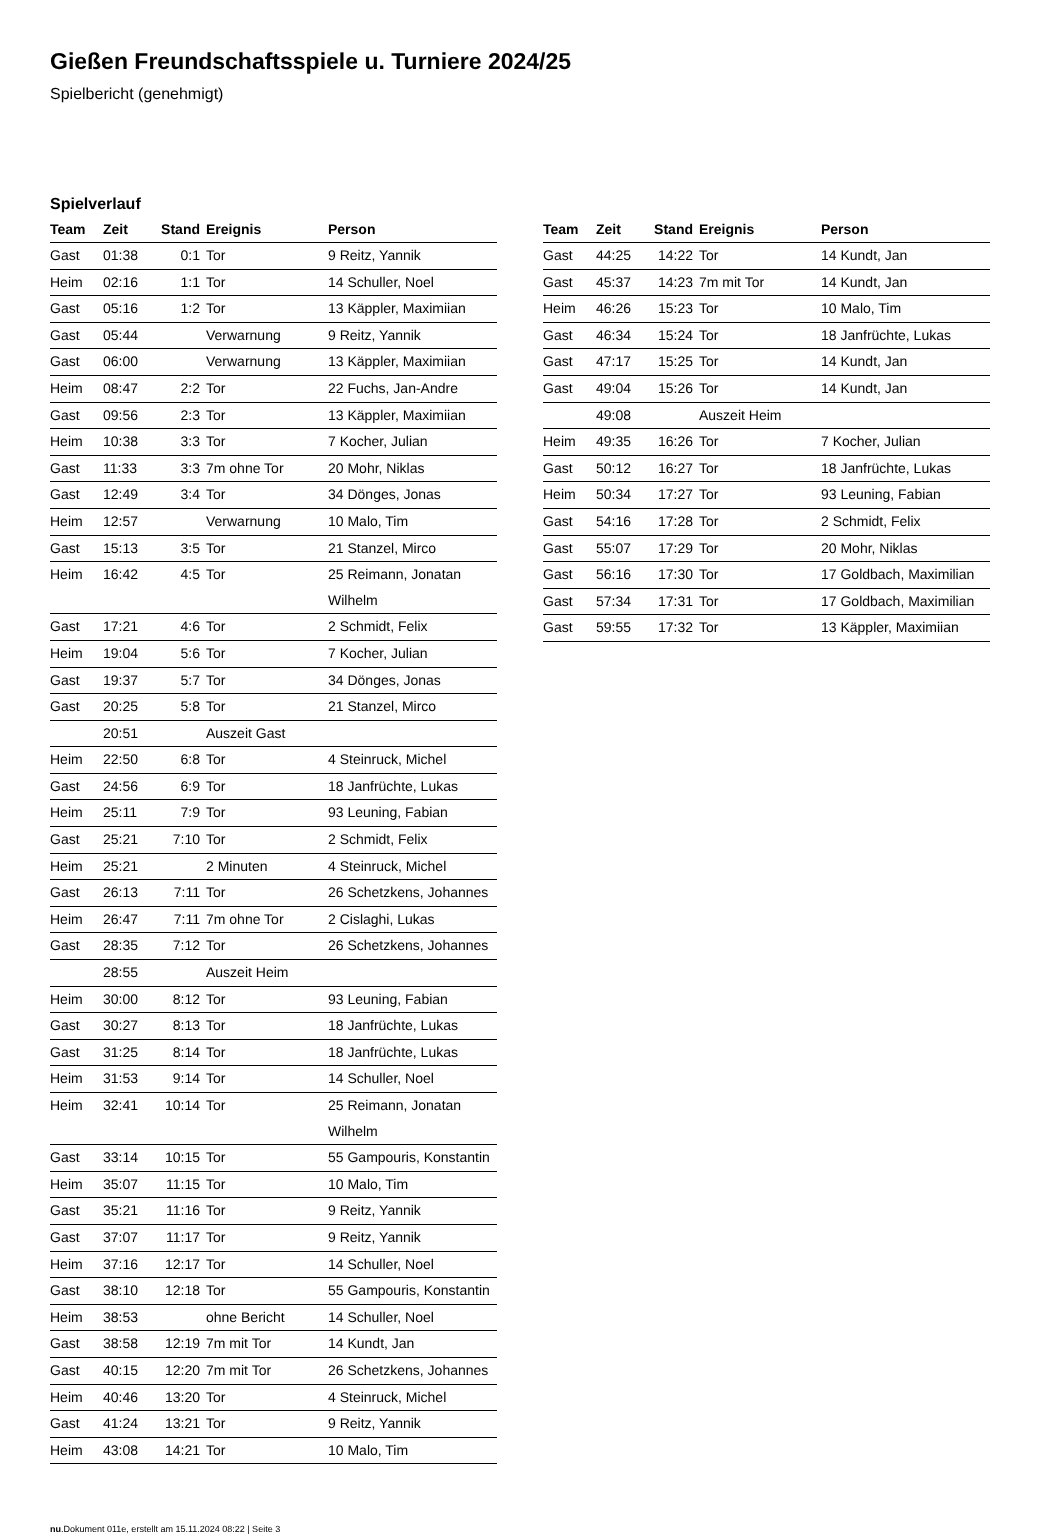Gießen Freundschaftsspiele u. Turniere 2024/25
Spielbericht (genehmigt)
Spielverlauf
| Team | Zeit | Stand | Ereignis | Person |
| --- | --- | --- | --- | --- |
| Gast | 01:38 | 0:1 | Tor | 9 Reitz, Yannik |
| Heim | 02:16 | 1:1 | Tor | 14 Schuller, Noel |
| Gast | 05:16 | 1:2 | Tor | 13 Käppler, Maximiian |
| Gast | 05:44 | | Verwarnung | 9 Reitz, Yannik |
| Gast | 06:00 | | Verwarnung | 13 Käppler, Maximiian |
| Heim | 08:47 | 2:2 | Tor | 22 Fuchs, Jan-Andre |
| Gast | 09:56 | 2:3 | Tor | 13 Käppler, Maximiian |
| Heim | 10:38 | 3:3 | Tor | 7 Kocher, Julian |
| Gast | 11:33 | 3:3 | 7m ohne Tor | 20 Mohr, Niklas |
| Gast | 12:49 | 3:4 | Tor | 34 Dönges, Jonas |
| Heim | 12:57 | | Verwarnung | 10 Malo, Tim |
| Gast | 15:13 | 3:5 | Tor | 21 Stanzel, Mirco |
| Heim | 16:42 | 4:5 | Tor | 25 Reimann, Jonatan Wilhelm |
| Gast | 17:21 | 4:6 | Tor | 2 Schmidt, Felix |
| Heim | 19:04 | 5:6 | Tor | 7 Kocher, Julian |
| Gast | 19:37 | 5:7 | Tor | 34 Dönges, Jonas |
| Gast | 20:25 | 5:8 | Tor | 21 Stanzel, Mirco |
| | 20:51 | | Auszeit Gast | |
| Heim | 22:50 | 6:8 | Tor | 4 Steinruck, Michel |
| Gast | 24:56 | 6:9 | Tor | 18 Janfrüchte, Lukas |
| Heim | 25:11 | 7:9 | Tor | 93 Leuning, Fabian |
| Gast | 25:21 | 7:10 | Tor | 2 Schmidt, Felix |
| Heim | 25:21 | | 2 Minuten | 4 Steinruck, Michel |
| Gast | 26:13 | 7:11 | Tor | 26 Schetzkens, Johannes |
| Heim | 26:47 | 7:11 | 7m ohne Tor | 2 Cislaghi, Lukas |
| Gast | 28:35 | 7:12 | Tor | 26 Schetzkens, Johannes |
| | 28:55 | | Auszeit Heim | |
| Heim | 30:00 | 8:12 | Tor | 93 Leuning, Fabian |
| Gast | 30:27 | 8:13 | Tor | 18 Janfrüchte, Lukas |
| Gast | 31:25 | 8:14 | Tor | 18 Janfrüchte, Lukas |
| Heim | 31:53 | 9:14 | Tor | 14 Schuller, Noel |
| Heim | 32:41 | 10:14 | Tor | 25 Reimann, Jonatan Wilhelm |
| Gast | 33:14 | 10:15 | Tor | 55 Gampouris, Konstantin |
| Heim | 35:07 | 11:15 | Tor | 10 Malo, Tim |
| Gast | 35:21 | 11:16 | Tor | 9 Reitz, Yannik |
| Gast | 37:07 | 11:17 | Tor | 9 Reitz, Yannik |
| Heim | 37:16 | 12:17 | Tor | 14 Schuller, Noel |
| Gast | 38:10 | 12:18 | Tor | 55 Gampouris, Konstantin |
| Heim | 38:53 | | ohne Bericht | 14 Schuller, Noel |
| Gast | 38:58 | 12:19 | 7m mit Tor | 14 Kundt, Jan |
| Gast | 40:15 | 12:20 | 7m mit Tor | 26 Schetzkens, Johannes |
| Heim | 40:46 | 13:20 | Tor | 4 Steinruck, Michel |
| Gast | 41:24 | 13:21 | Tor | 9 Reitz, Yannik |
| Heim | 43:08 | 14:21 | Tor | 10 Malo, Tim |
| Team | Zeit | Stand | Ereignis | Person |
| --- | --- | --- | --- | --- |
| Gast | 44:25 | 14:22 | Tor | 14 Kundt, Jan |
| Gast | 45:37 | 14:23 | 7m mit Tor | 14 Kundt, Jan |
| Heim | 46:26 | 15:23 | Tor | 10 Malo, Tim |
| Gast | 46:34 | 15:24 | Tor | 18 Janfrüchte, Lukas |
| Gast | 47:17 | 15:25 | Tor | 14 Kundt, Jan |
| Gast | 49:04 | 15:26 | Tor | 14 Kundt, Jan |
| | 49:08 | | Auszeit Heim | |
| Heim | 49:35 | 16:26 | Tor | 7 Kocher, Julian |
| Gast | 50:12 | 16:27 | Tor | 18 Janfrüchte, Lukas |
| Heim | 50:34 | 17:27 | Tor | 93 Leuning, Fabian |
| Gast | 54:16 | 17:28 | Tor | 2 Schmidt, Felix |
| Gast | 55:07 | 17:29 | Tor | 20 Mohr, Niklas |
| Gast | 56:16 | 17:30 | Tor | 17 Goldbach, Maximilian |
| Gast | 57:34 | 17:31 | Tor | 17 Goldbach, Maximilian |
| Gast | 59:55 | 17:32 | Tor | 13 Käppler, Maximiian |
nu.Dokument 011e, erstellt am 15.11.2024 08:22 | Seite 3